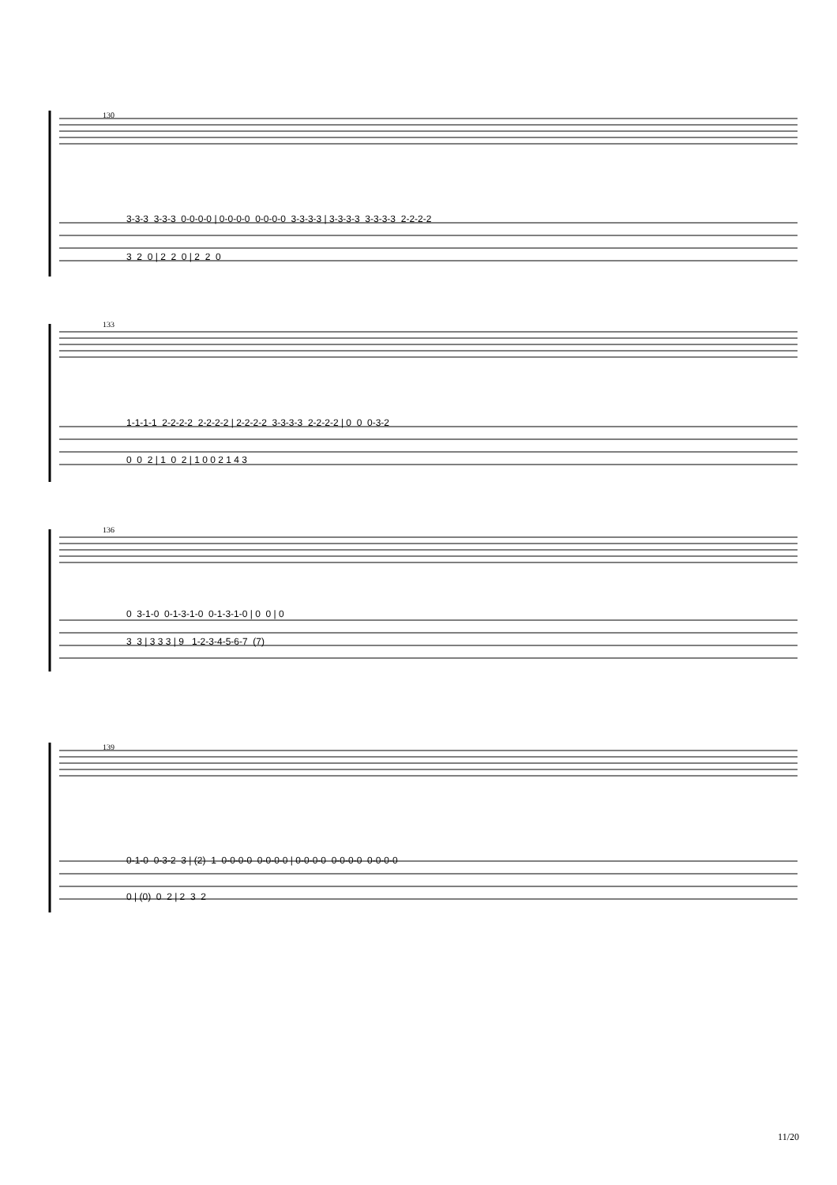130
3-3-3 3-3-3 0-0-0-0 | 0-0-0-0 0-0-0-0 3-3-3-3 | 3-3-3-3 3-3-3-3 2-2-2-2
3 2 0 | 2 2 0 | 2 2 0
133
1-1-1-1 2-2-2-2 2-2-2-2 | 2-2-2-2 3-3-3-3 2-2-2-2 | 0 0 0-3-2
0 0 2 | 1 0 2 | 1 0 0 2 1 4 3
136
0 3-1-0 0-1-3-1-0 0-1-3-1-0 | 0 0 | 0
3 3 | 3 3 3 | 9 1-2-3-4-5-6-7 (7)
139
0-1-0 0-3-2 3 | (2) 1 0-0-0-0 0-0-0-0 | 0-0-0-0 0-0-0-0 0-0-0-0
0 | (0) 0 2 | 2 3 2
11/20